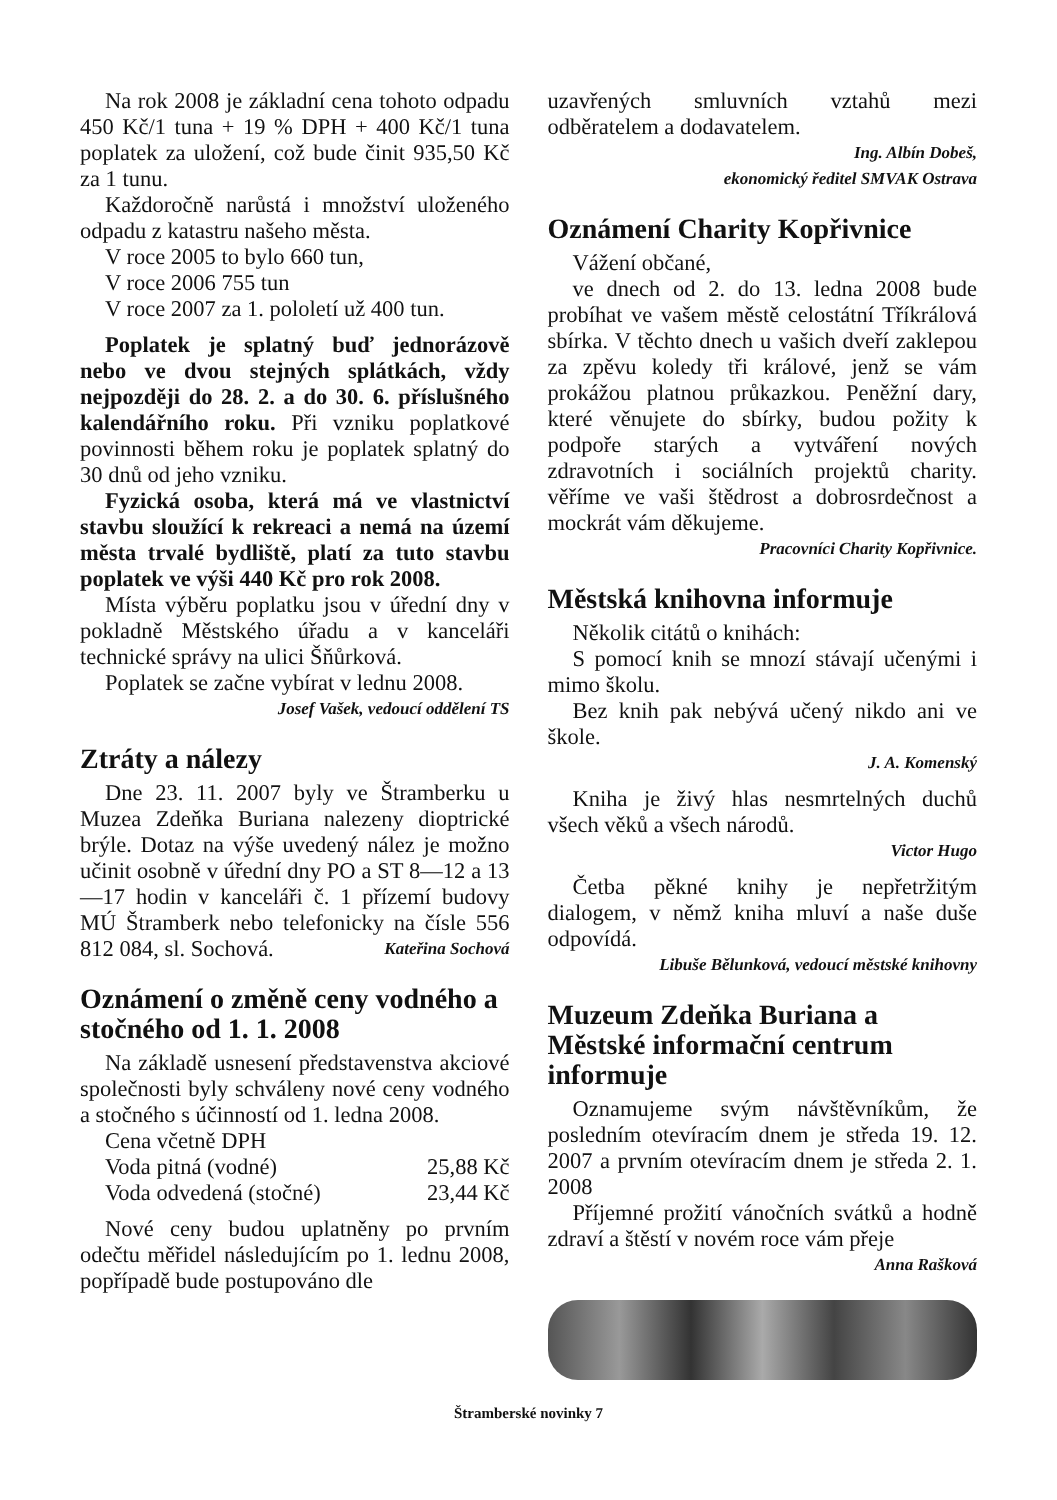Na rok 2008 je základní cena tohoto odpadu 450 Kč/1 tuna + 19 % DPH + 400 Kč/1 tuna poplatek za uložení, což bude činit 935,50 Kč za 1 tunu.
Každoročně narůstá i množství uloženého odpadu z katastru našeho města.
V roce 2005 to bylo 660 tun,
V roce 2006 755 tun
V roce 2007 za 1. pololetí už 400 tun.
Poplatek je splatný buď jednorázově nebo ve dvou stejných splátkách, vždy nejpozději do 28. 2. a do 30. 6. příslušného kalendářního roku. Při vzniku poplatkové povinnosti během roku je poplatek splatný do 30 dnů od jeho vzniku.
Fyzická osoba, která má ve vlastnictví stavbu sloužící k rekreaci a nemá na území města trvalé bydliště, platí za tuto stavbu poplatek ve výši 440 Kč pro rok 2008.
Místa výběru poplatku jsou v úřední dny v pokladně Městského úřadu a v kanceláři technické správy na ulici Šňůrková.
Poplatek se začne vybírat v lednu 2008.
Josef Vašek, vedoucí oddělení TS
Ztráty a nálezy
Dne 23. 11. 2007 byly ve Štramberku u Muzea Zdeňka Buriana nalezeny dioptrické brýle. Dotaz na výše uvedený nález je možno učinit osobně v úřední dny PO a ST 8—12 a 13—17 hodin v kanceláři č. 1 přízemí budovy MÚ Štramberk nebo telefonicky na čísle 556 812 084, sl. Sochová. Kateřina Sochová
Oznámení o změně ceny vodného a stočného od 1. 1. 2008
Na základě usnesení představenstva akciové společnosti byly schváleny nové ceny vodného a stočného s účinností od 1. ledna 2008.
Cena včetně DPH
Voda pitná (vodné) 25,88 Kč
Voda odvedená (stočné) 23,44 Kč
Nové ceny budou uplatněny po prvním odečtu měřidel následujícím po 1. lednu 2008, popřípadě bude postupováno dle
uzavřených smluvních vztahů mezi odběratelem a dodavatelem.
Ing. Albín Dobeš,
ekonomický ředitel SMVAK Ostrava
Oznámení Charity Kopřivnice
Vážení občané,
ve dnech od 2. do 13. ledna 2008 bude probíhat ve vašem městě celostátní Tříkrálová sbírka. V těchto dnech u vašich dveří zaklepou za zpěvu koledy tři králové, jenž se vám prokážou platnou průkazkou. Peněžní dary, které věnujete do sbírky, budou požity k podpoře starých a vytváření nových zdravotních i sociálních projektů charity. věříme ve vaši štědrost a dobrosrdečnost a mockrát vám děkujeme.
Pracovníci Charity Kopřivnice.
Městská knihovna informuje
Několik citátů o knihách:
S pomocí knih se mnozí stávají učenými i mimo školu.
Bez knih pak nebývá učený nikdo ani ve škole.
J. A. Komenský
Kniha je živý hlas nesmrtelných duchů všech věků a všech národů.
Victor Hugo
Četba pěkné knihy je nepřetržitým dialogem, v němž kniha mluví a naše duše odpovídá.
Libuše Bělunková, vedoucí městské knihovny
Muzeum Zdeňka Buriana a Městské informační centrum informuje
Oznamujeme svým návštěvníkům, že posledním otevíracím dnem je středa 19. 12. 2007 a prvním otevíracím dnem je středa 2. 1. 2008
Příjemné prožití vánočních svátků a hodně zdraví a štěstí v novém roce vám přeje
Anna Rašková
Štramberské novinky 7